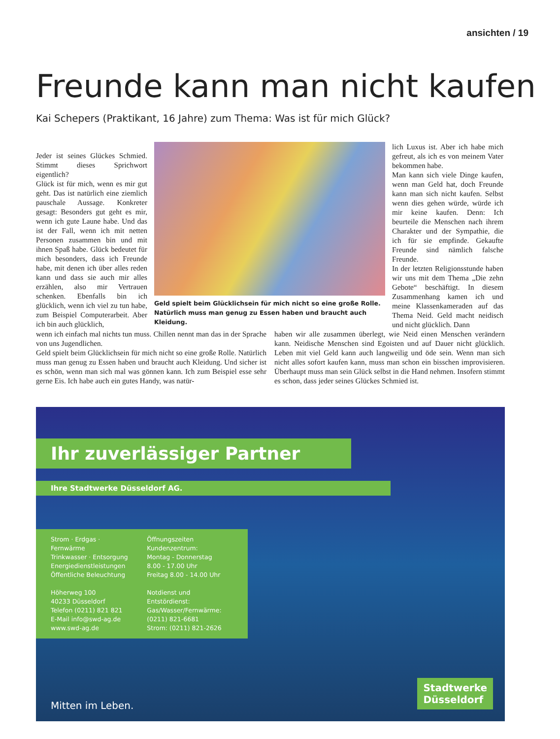ansichten / 19
Freunde kann man nicht kaufen
Kai Schepers (Praktikant, 16 Jahre) zum Thema: Was ist für mich Glück?
Jeder ist seines Glückes Schmied. Stimmt dieses Sprichwort eigentlich?
Glück ist für mich, wenn es mir gut geht. Das ist natürlich eine ziemlich pauschale Aussage. Konkreter gesagt: Besonders gut geht es mir, wenn ich gute Laune habe. Und das ist der Fall, wenn ich mit netten Personen zusammen bin und mit ihnen Spaß habe. Glück bedeutet für mich besonders, dass ich Freunde habe, mit denen ich über alles reden kann und dass sie auch mir alles erzählen, also mir Vertrauen schenken. Ebenfalls bin ich glücklich, wenn ich viel zu tun habe, zum Beispiel Computerarbeit. Aber ich bin auch glücklich,
Geld spielt beim Glücklichsein für mich nicht so eine große Rolle. Natürlich muss man genug zu Essen haben und braucht auch Kleidung.
lich Luxus ist. Aber ich habe mich gefreut, als ich es von meinem Vater bekommen habe.
Man kann sich viele Dinge kaufen, wenn man Geld hat, doch Freunde kann man sich nicht kaufen. Selbst wenn dies gehen würde, würde ich mir keine kaufen. Denn: Ich beurteile die Menschen nach ihrem Charakter und der Sympathie, die ich für sie empfinde. Gekaufte Freunde sind nämlich falsche Freunde.
In der letzten Religionsstunde haben wir uns mit dem Thema „Die zehn Gebote“ beschäftigt. In diesem Zusammenhang kamen ich und meine Klassenkameraden auf das Thema Neid. Geld macht neidisch und nicht glücklich. Dann
wenn ich einfach mal nichts tun muss. Chillen nennt man das in der Sprache von uns Jugendlichen.
Geld spielt beim Glücklichsein für mich nicht so eine große Rolle. Natürlich muss man genug zu Essen haben und braucht auch Kleidung. Und sicher ist es schön, wenn man sich mal was gönnen kann. Ich zum Beispiel esse sehr gerne Eis. Ich habe auch ein gutes Handy, was natür-
haben wir alle zusammen überlegt, wie Neid einen Menschen verändern kann. Neidische Menschen sind Egoisten und auf Dauer nicht glücklich. Leben mit viel Geld kann auch langweilig und öde sein. Wenn man sich nicht alles sofort kaufen kann, muss man schon ein bisschen improvisieren. Überhaupt muss man sein Glück selbst in die Hand nehmen. Insofern stimmt es schon, dass jeder seines Glückes Schmied ist.
Ihr zuverlässiger Partner
Ihre Stadtwerke Düsseldorf AG.
Strom · Erdgas · Fernwärme
Trinkwasser · Entsorgung
Energiedienstleistungen
Öffentliche Beleuchtung
Höherweg 100
40233 Düsseldorf
Telefon (0211) 821 821
E-Mail info@swd-ag.de
www.swd-ag.de
Öffnungszeiten
Kundenzentrum:
Montag - Donnerstag
8.00 - 17.00 Uhr
Freitag 8.00 - 14.00 Uhr
Notdienst und Entstördienst:
Gas/Wasser/Fernwärme:
(0211) 821-6681
Strom: (0211) 821-2626
Mitten im Leben.
Stadtwerke
Düsseldorf